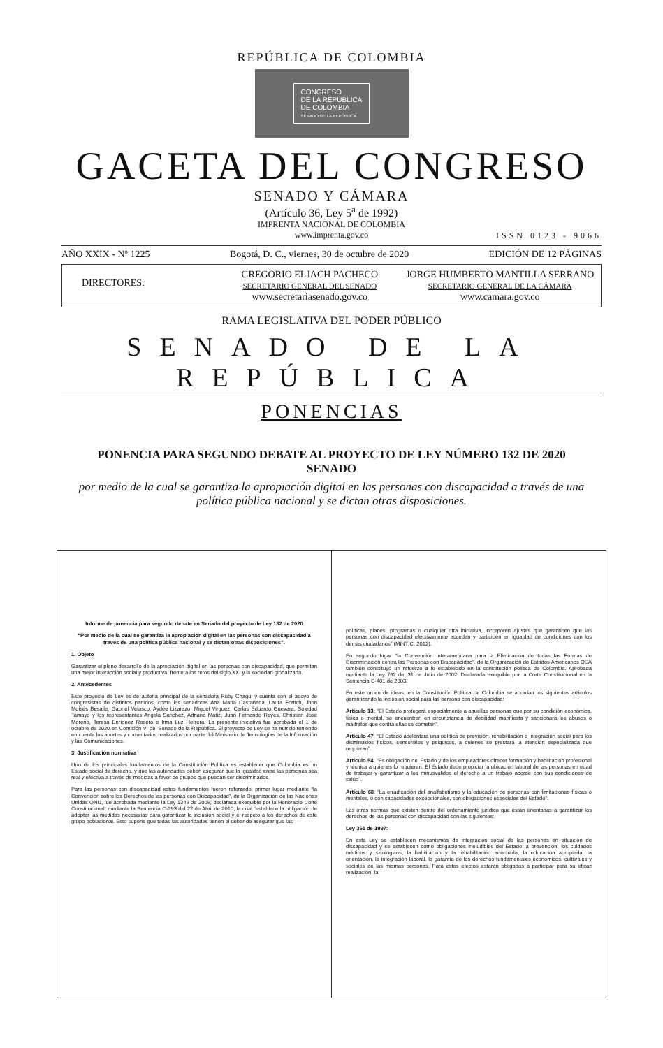REPÚBLICA DE COLOMBIA
CONGRESO
DE LA REPÚBLICA
DE COLOMBIA
SENADO DE LA REPÚBLICA
GACETA DEL CONGRESO
SENADO Y CÁMARA
(Artículo 36, Ley 5<sup>a</sup> de 1992)
IMPRENTA NACIONAL DE COLOMBIA
www.imprenta.gov.co
ISSN 0123 - 9066
AÑO XXIX - Nº 1225 Bogotá, D. C., viernes, 30 de octubre de 2020 EDICIÓN DE 12 PÁGINAS
DIRECTORES:
GREGORIO ELJACH PACHECO
SECRETARIO GENERAL DEL SENADO
www.secretariasenado.gov.co
JORGE HUMBERTO MANTILLA SERRANO
SECRETARIO GENERAL DE LA CÁMARA
www.camara.gov.co
RAMA LEGISLATIVA DEL PODER PÚBLICO
SENADO DE LA REPÚBLICA
PONENCIAS
PONENCIA PARA SEGUNDO DEBATE AL PROYECTO DE LEY NÚMERO 132 DE 2020 SENADO
por medio de la cual se garantiza la apropiación digital en las personas con discapacidad a través de una política pública nacional y se dictan otras disposiciones.
Informe de ponencia para segundo debate en Senado del proyecto de Ley 132 de 2020
“Por medio de la cual se garantiza la apropiación digital en las personas con discapacidad a través de una política pública nacional y se dictan otras disposiciones”.
1. Objeto
Garantizar el pleno desarrollo de la apropiación digital en las personas con discapacidad, que permitan una mejor interacción social y productiva, frente a los retos del siglo XXI y la sociedad globalizada.
2. Antecedentes
Este proyecto de Ley es de autoría principal de la senadora Ruby Chagüi y cuenta con el apoyo de congresistas de distintos partidos, como los senadores Ana María Castañeda, Laura Fortich, Jhon Moisés Besaile, Gabriel Velasco, Aydée Lizarazo, Miguel Virguez, Carlos Eduardo Guevara, Soledad Tamayo y los representantes Angela Sanchéz, Adriana Matiz, Juan Fernando Reyes, Christian José Moreno, Teresa Enríquez Rosero e Irma Luz Herrera. La presente iniciativa fue aprobada el 1 de octubre de 2020 en Comisión VI del Senado de la República. El proyecto de Ley se ha nutrido teniendo en cuenta los aportes y comentarios realizados por parte del Ministerio de Tecnologías de la Información y las Comunicaciones.
3. Justificación normativa
Uno de los principales fundamentos de la Constitución Política es establecer que Colombia es un Estado social de derecho, y que las autoridades deben asegurar que la igualdad entre las personas sea real y efectiva a través de medidas a favor de grupos que puedan ser discriminados.
Para las personas con discapacidad estos fundamentos fueron reforzado, primer lugar mediante “la Convención sobre los Derechos de las personas con Discapacidad”, de la Organización de las Naciones Unidas ONU, fue aprobada mediante la Ley 1346 de 2009, declarada exequible por la Honorable Corte Constitucional, mediante la Sentencia C-293 del 22 de Abril de 2010, la cual “establece la obligación de adoptar las medidas necesarias para garantizar la inclusión social y el respeto a los derechos de este grupo poblacional. Esto supone que todas las autoridades tienen el deber de asegurar que las
políticas, planes, programas o cualquier otra iniciativa, incorporen ajustes que garanticen que las personas con discapacidad efectivamente accedan y participen en igualdad de condiciones con los demás ciudadanos” (MINTIC, 2012).
En segundo lugar “la Convención Interamericana para la Eliminación de todas las Formas de Discriminación contra las Personas con Discapacidad”, de la Organización de Estados Americanos OEA también constituyó un refuerzo a lo establecido en la constitución política de Colombia. Aprobada mediante la Ley 762 del 31 de Julio de 2002. Declarada exequible por la Corte Constitucional en la Sentencia C-401 de 2003.
En este orden de ideas, en la Constitución Política de Colombia se abordan los siguientes artículos garantizando la inclusión social para las persona con discapacidad:
Artículo 13: “El Estado protegerá especialmente a aquellas personas que por su condición económica, física o mental, se encuentren en circunstancia de debilidad manifiesta y sancionará los abusos o maltratos que contra ellas se cometan”.
Artículo 47: “El Estado adelantará una política de previsión, rehabilitación e integración social para los disminuidos físicos, sensoriales y psíquicos, a quienes se prestará la atención especializada que requieran”.
Artículo 54: “Es obligación del Estado y de los empleadores ofrecer formación y habilitación profesional y técnica a quienes lo requieran. El Estado debe propiciar la ubicación laboral de las personas en edad de trabajar y garantizar a los minusválidos el derecho a un trabajo acorde con sus condiciones de salud”.
Artículo 68: “La erradicación del analfabetismo y la educación de personas con limitaciones físicas o mentales, o con capacidades excepcionales, son obligaciones especiales del Estado”.
Las otras normas que existen dentro del ordenamiento jurídico que están orientadas a garantizar los derechos de las personas con discapacidad son las siguientes:
Ley 361 de 1997:
En esta Ley se establecen mecanismos de integración social de las personas en situación de discapacidad y se establecen como obligaciones ineludibles del Estado la prevención, los cuidados médicos y sicológicos, la habilitación y la rehabilitación adecuada, la educación apropiada, la orientación, la integración laboral, la garantía de los derechos fundamentales económicos, culturales y sociales de las mismas personas. Para estos efectos estarán obligados a participar para su eficaz realización, la